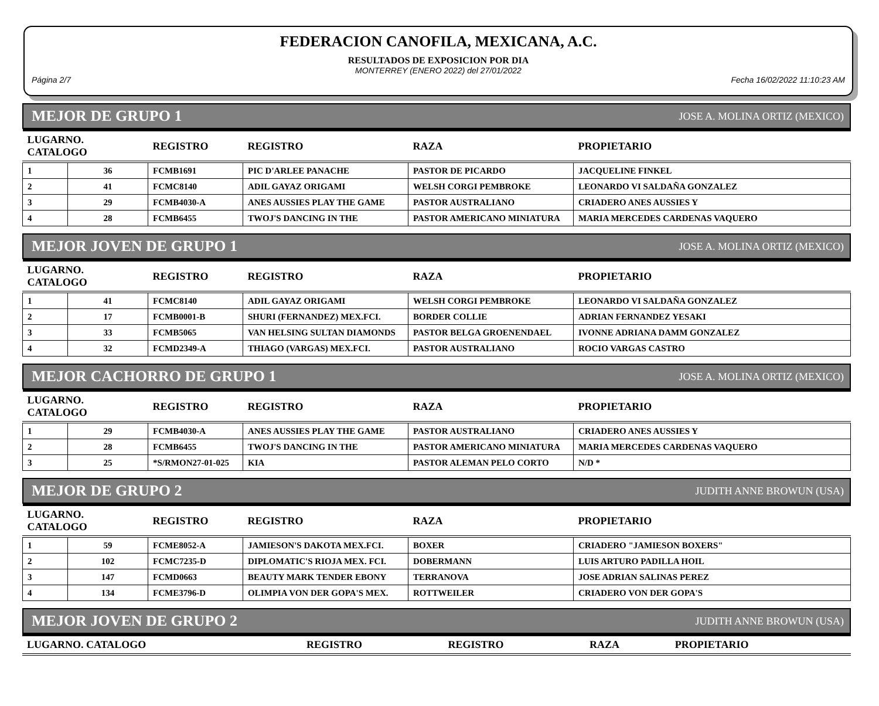FEDERACION CANOFILA, MEXICANA, A.C.
RESULTADOS DE EXPOSICION POR DIA
MONTERREY (ENERO 2022) del 27/01/2022
Página 2/7 Fecha 16/02/2022 11:10:23 AM
MEJOR DE GRUPO 1 JOSE A. MOLINA ORTIZ (MEXICO)
| LUGARNO. CATALOGO | | REGISTRO | REGISTRO | RAZA | PROPIETARIO |
| --- | --- | --- | --- | --- | --- |
| 1 | 36 | FCMB1691 | PIC D'ARLEE PANACHE | PASTOR DE PICARDO | JACQUELINE FINKEL |
| 2 | 41 | FCMC8140 | ADIL GAYAZ ORIGAMI | WELSH CORGI PEMBROKE | LEONARDO VI SALDAÑA GONZALEZ |
| 3 | 29 | FCMB4030-A | ANES AUSSIES PLAY THE GAME | PASTOR AUSTRALIANO | CRIADERO ANES AUSSIES Y |
| 4 | 28 | FCMB6455 | TWOJ'S DANCING IN THE | PASTOR AMERICANO MINIATURA | MARIA MERCEDES CARDENAS VAQUERO |
MEJOR JOVEN DE GRUPO 1 JOSE A. MOLINA ORTIZ (MEXICO)
| LUGARNO. CATALOGO | | REGISTRO | REGISTRO | RAZA | PROPIETARIO |
| --- | --- | --- | --- | --- | --- |
| 1 | 41 | FCMC8140 | ADIL GAYAZ ORIGAMI | WELSH CORGI PEMBROKE | LEONARDO VI SALDAÑA GONZALEZ |
| 2 | 17 | FCMB0001-B | SHURI (FERNANDEZ) MEX.FCI. | BORDER COLLIE | ADRIAN FERNANDEZ YESAKI |
| 3 | 33 | FCMB5065 | VAN HELSING SULTAN DIAMONDS | PASTOR BELGA GROENENDAEL | IVONNE ADRIANA DAMM GONZALEZ |
| 4 | 32 | FCMD2349-A | THIAGO (VARGAS) MEX.FCI. | PASTOR AUSTRALIANO | ROCIO VARGAS CASTRO |
MEJOR CACHORRO DE GRUPO 1 JOSE A. MOLINA ORTIZ (MEXICO)
| LUGARNO. CATALOGO | | REGISTRO | REGISTRO | RAZA | PROPIETARIO |
| --- | --- | --- | --- | --- | --- |
| 1 | 29 | FCMB4030-A | ANES AUSSIES PLAY THE GAME | PASTOR AUSTRALIANO | CRIADERO ANES AUSSIES Y |
| 2 | 28 | FCMB6455 | TWOJ'S DANCING IN THE | PASTOR AMERICANO MINIATURA | MARIA MERCEDES CARDENAS VAQUERO |
| 3 | 25 | *S/RMON27-01-025 | KIA | PASTOR ALEMAN PELO CORTO | N/D * |
MEJOR DE GRUPO 2 JUDITH ANNE BROWUN (USA)
| LUGARNO. CATALOGO | | REGISTRO | REGISTRO | RAZA | PROPIETARIO |
| --- | --- | --- | --- | --- | --- |
| 1 | 59 | FCME8052-A | JAMIESON'S DAKOTA MEX.FCI. | BOXER | CRIADERO "JAMIESON BOXERS" |
| 2 | 102 | FCMC7235-D | DIPLOMATIC'S RIOJA MEX. FCI. | DOBERMANN | LUIS ARTURO PADILLA HOIL |
| 3 | 147 | FCMD0663 | BEAUTY MARK TENDER EBONY | TERRANOVA | JOSE ADRIAN SALINAS PEREZ |
| 4 | 134 | FCME3796-D | OLIMPIA VON DER GOPA'S MEX. | ROTTWEILER | CRIADERO VON DER GOPA'S |
MEJOR JOVEN DE GRUPO 2 JUDITH ANNE BROWUN (USA)
| LUGARNO. CATALOGO | REGISTRO | REGISTRO | RAZA | PROPIETARIO |
| --- | --- | --- | --- | --- |